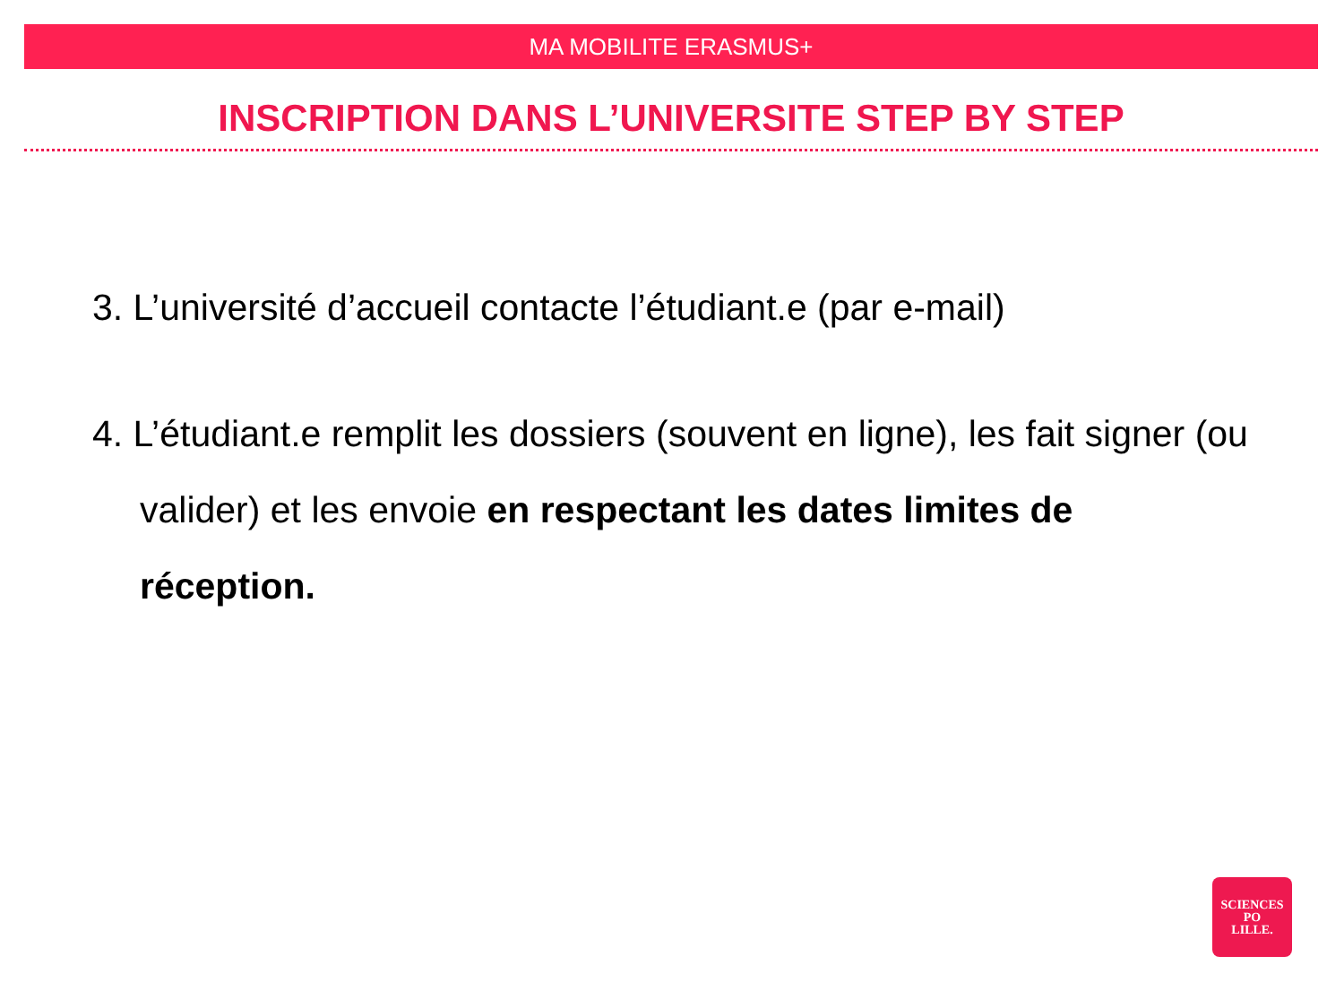MA MOBILITE ERASMUS+
INSCRIPTION DANS L’UNIVERSITE STEP BY STEP
3. L’université d’accueil contacte l’étudiant.e (par e-mail)
4. L’étudiant.e remplit les dossiers (souvent en ligne), les fait signer (ou valider) et les envoie en respectant les dates limites de réception.
SCIENCES
PO
LILLE.